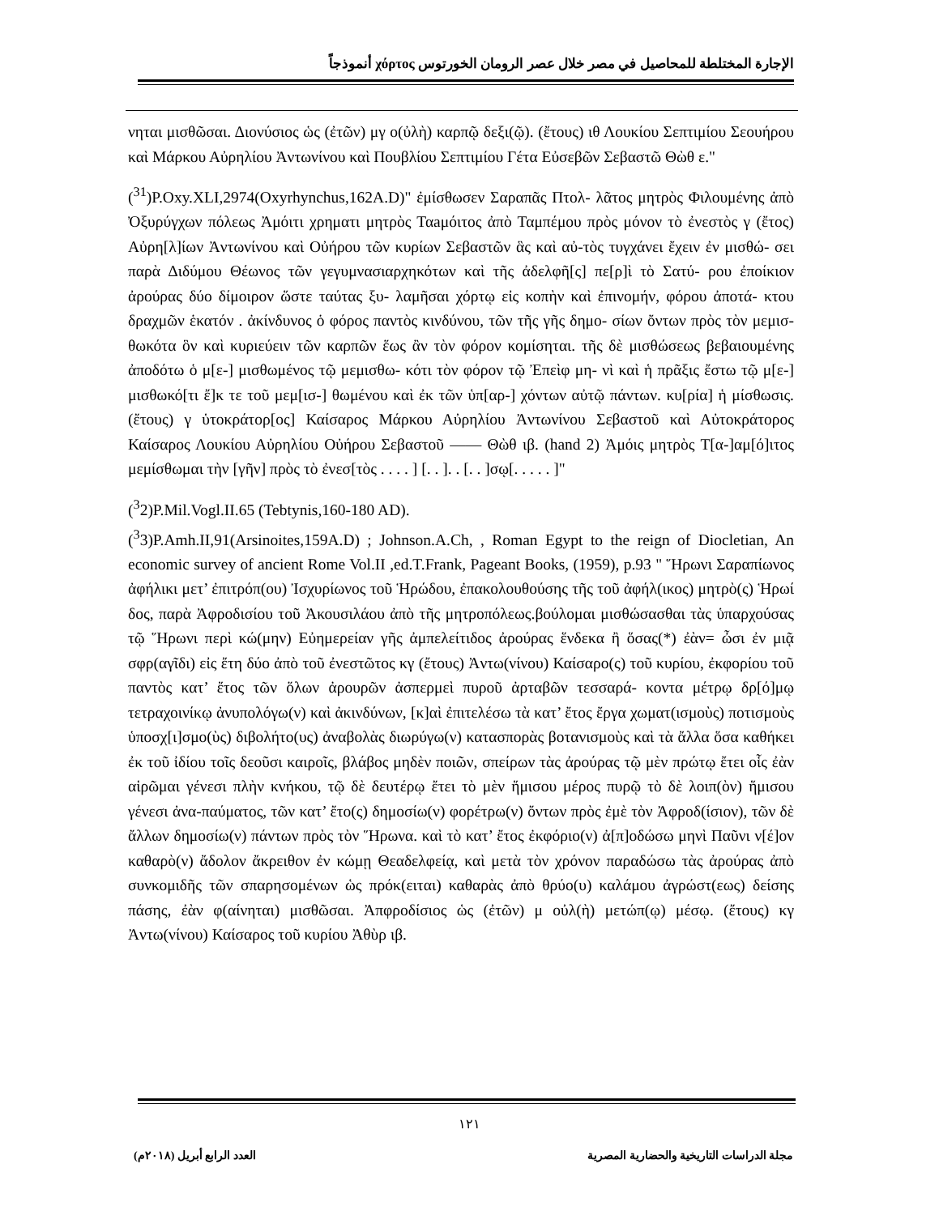الإجارة المختلطة للمحاصيل في مصر خلال عصر الرومان الخورتوس χόρτος أنموذجاً
νηται μισθῶσαι. Διονύσιος ὡς (ἐτῶν) μγ ο(ὐλὴ) καρπῷ δεξι(ῷ). (ἔτους) ιθ Λουκίου Σεπτιμίου Σεουήρου καὶ Μάρκου Αὐρηλίου Ἀντωνίνου καὶ Πουβλίου Σεπτιμίου Γέτα Εὐσεβῶν Σεβαστῶ Θὼθ ε."
(<sup>31</sup>)P.Oxy.XLI,2974(Oxyrhynchus,162A.D)" ἐμίσθωσεν Σαραπᾶς Πτολ- λᾶτος μητρὸς Φιλουμένης ἀπὸ Ὀξυρύγχων πόλεως Ἀμόιτι χρηματι μητρὸς Ταaμόιτος ἀπὸ Ταμπέμου πρὸς μόνον τὸ ἐνεστὸς γ (ἔτος) Αὐρη[λ]ίων Ἀντωνίνου καὶ Οὐήρου τῶν κυρίων Σεβαστῶν ἃς καὶ αὐ-τὸς τυγχάνει ἔχειν ἐν μισθώ- σει παρὰ Διδύμου Θέωνος τῶν γεγυμνασιαρχηκότων καὶ τῆς ἀδελφῆ[ς] πε[ρ]ὶ τὸ Σατύ- ρου ἐποίκιον ἀρούρας δύο δίμοιρον ὥστε ταύτας ξυ- λαμῆσαι χόρτῳ εἰς κοπὴν καὶ ἐπινομήν, φόρου ἀποτά- κτου δραχμῶν ἑκατόν . ἀκίνδυνος ὁ φόρος παντὸς κινδύνου, τῶν τῆς γῆς δημο- σίων ὄντων πρὸς τὸν μεμισ- θωκότα ὃν καὶ κυριεύειν τῶν καρπῶν ἕως ἂν τὸν φόρον κομίσηται. τῆς δὲ μισθώσεως βεβαιουμένης ἀποδότω ὁ μ[ε-] μισθωμένος τῷ μεμισθω- κότι τὸν φόρον τῷ Ἐπεὶφ μη- νὶ καὶ ἡ πρᾶξις ἔστω τῷ μ[ε-] μισθωκό[τι ἔ]κ τε τοῦ μεμ[ισ-] θωμένου καὶ ἐκ τῶν ὑπ[αρ-] χόντων αὐτῷ πάντων. κυ[ρία] ἡ μίσθωσις. (ἔτους) γ ὑτοκράτορ[ος] Καίσαρος Μάρκου Αὐρηλίου Ἀντωνίνου Σεβαστοῦ καὶ Αὐτοκράτορος Καίσαρος Λουκίου Αὐρηλίου Οὐήρου Σεβαστοῦ —— Θὼθ ιβ. (hand 2) Ἀμόις μητρὸς Τ[α-]αμ[ό]ιτος μεμίσθωμαι τὴν [γῆν] πρὸς τὸ ἐνεσ[τὸς . . . . ] [. . ]. . [. . ]σῳ[. . . . . ]"
(<sup>3</sup>2)P.Mil.Vogl.II.65 (Tebtynis,160-180 AD).
(<sup>3</sup>3)P.Amh.II,91(Arsinoites,159A.D) ; Johnson.A.Ch, , Roman Egypt to the reign of Diocletian, An economic survey of ancient Rome Vol.II ,ed.T.Frank, Pageant Books, (1959), p.93 " Ἥρωνι Σαραπίωνος ἀφήλικι μετ’ ἐπιτρόπ(ου) Ἰσχυρίωνος τοῦ Ἡρώδου, ἐπακολουθούσης τῆς τοῦ ἀφήλ(ικος) μητρὸ(ς) Ἡρωί δος, παρὰ Ἀφροδισίου τοῦ Ἀκουσιλάου ἀπὸ τῆς μητροπόλεως.βούλομαι μισθώσασθαι τὰς ὑπαρχούσας τῷ Ἥρωνι περὶ κώ(μην) Εὐημερείαν γῆς ἀμπελείτιδος ἀρούρας ἕνδεκα ἢ ὅσας(*) ἐὰν= ὦσι ἐν μιᾷ σφρ(αγῖδι) εἰς ἔτη δύο ἀπὸ τοῦ ἐνεστῶτος κγ (ἔτους) Ἀντω(νίνου) Καίσαρο(ς) τοῦ κυρίου, ἐκφορίου τοῦ παντὸς κατ’ ἔτος τῶν ὅλων ἀρουρῶν ἀσπερμεὶ πυροῦ ἀρταβῶν τεσσαρά- κοντα μέτρῳ δρ[ό]μῳ τετραχοινίκῳ ἀνυπολόγω(ν) καὶ ἀκινδύνων, [κ]αὶ ἐπιτελέσω τὰ κατ’ ἔτος ἔργα χωματ(ισμοὺς) ποτισμοὺς ὑποσχ[ι]σμο(ὺς) διβολήτο(υς) ἀναβολὰς διωρύγω(ν) κατασπορὰς βοτανισμοὺς καὶ τὰ ἄλλα ὅσα καθήκει ἐκ τοῦ ἰδίου τοῖς δεοῦσι καιροῖς, βλάβος μηδὲν ποιῶν, σπείρων τὰς ἀρούρας τῷ μὲν πρώτῳ ἔτει οἷς ἐὰν αἱρῶμαι γένεσι πλὴν κνήκου, τῷ δὲ δευτέρῳ ἔτει τὸ μὲν ἥμισου μέρος πυρῷ τὸ δὲ λοιπ(ὸν) ἥμισου γένεσι ἀνα-παύματος, τῶν κατ’ ἔτο(ς) δημοσίω(ν) φορέτρω(ν) ὄντων πρὸς ἐμὲ τὸν Ἀφροδ(ίσιον), τῶν δὲ ἄλλων δημοσίω(ν) πάντων πρὸς τὸν Ἥρωνα. καὶ τὸ κατ’ ἔτος ἐκφόριο(ν) ἀ[π]οδώσω μηνὶ Παῦνι ν[έ]ον καθαρὸ(ν) ἄδολον ἄκρειθον ἐν κώμῃ Θεαδελφείᾳ, καὶ μετὰ τὸν χρόνον παραδώσω τὰς ἀρούρας ἀπὸ συνκομιδῆς τῶν σπαρησομένων ὡς πρόκ(ειται) καθαρὰς ἀπὸ θρύο(υ) καλάμου ἀγρώστ(εως) δείσης πάσης, ἐὰν φ(αίνηται) μισθῶσαι. Ἀπφροδίσιος ὡς (ἐτῶν) μ οὐλ(ὴ) μετώπ(ῳ) μέσῳ. (ἔτους) κγ Ἀντω(νίνου) Καίσαρος τοῦ κυρίου Ἀθὺρ ιβ.
١٢١
مجلة الدراسات التاريخية والحضارية المصرية
العدد الرابع أبريل (٢٠١٨م)